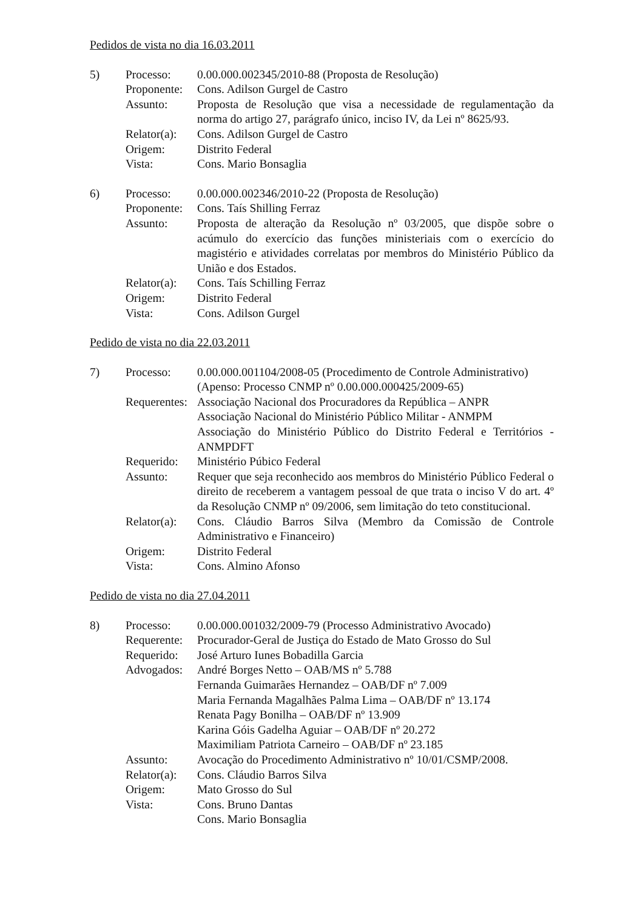Pedidos de vista no dia 16.03.2011
| 5) | Processo: | 0.00.000.002345/2010-88 (Proposta de Resolução) |
| | Proponente: | Cons. Adilson Gurgel de Castro |
| | Assunto: | Proposta de Resolução que visa a necessidade de regulamentação da norma do artigo 27, parágrafo único, inciso IV, da Lei nº 8625/93. |
| | Relator(a): | Cons. Adilson Gurgel de Castro |
| | Origem: | Distrito Federal |
| | Vista: | Cons. Mario Bonsaglia |
| 6) | Processo: | 0.00.000.002346/2010-22 (Proposta de Resolução) |
| | Proponente: | Cons. Taís Shilling Ferraz |
| | Assunto: | Proposta de alteração da Resolução nº 03/2005, que dispõe sobre o acúmulo do exercício das funções ministeriais com o exercício do magistério e atividades correlatas por membros do Ministério Público da União e dos Estados. |
| | Relator(a): | Cons. Taís Schilling Ferraz |
| | Origem: | Distrito Federal |
| | Vista: | Cons. Adilson Gurgel |
Pedido de vista no dia 22.03.2011
| 7) | Processo: | 0.00.000.001104/2008-05 (Procedimento de Controle Administrativo) (Apenso: Processo CNMP nº 0.00.000.000425/2009-65) |
| | Requerentes: | Associação Nacional dos Procuradores da República – ANPR Associação Nacional do Ministério Público Militar - ANMPM Associação do Ministério Público do Distrito Federal e Territórios - ANMPDFT |
| | Requerido: | Ministério Púbico Federal |
| | Assunto: | Requer que seja reconhecido aos membros do Ministério Público Federal o direito de receberem a vantagem pessoal de que trata o inciso V do art. 4º da Resolução CNMP nº 09/2006, sem limitação do teto constitucional. |
| | Relator(a): | Cons. Cláudio Barros Silva (Membro da Comissão de Controle Administrativo e Financeiro) |
| | Origem: | Distrito Federal |
| | Vista: | Cons. Almino Afonso |
Pedido de vista no dia 27.04.2011
| 8) | Processo: | 0.00.000.001032/2009-79 (Processo Administrativo Avocado) |
| | Requerente: | Procurador-Geral de Justiça do Estado de Mato Grosso do Sul |
| | Requerido: | José Arturo Iunes Bobadilla Garcia |
| | Advogados: | André Borges Netto – OAB/MS nº 5.788 Fernanda Guimarães Hernandez – OAB/DF nº 7.009 Maria Fernanda Magalhães Palma Lima – OAB/DF nº 13.174 Renata Pagy Bonilha – OAB/DF nº 13.909 Karina Góis Gadelha Aguiar – OAB/DF nº 20.272 Maximiliam Patriota Carneiro – OAB/DF nº 23.185 |
| | Assunto: | Avocação do Procedimento Administrativo nº 10/01/CSMP/2008. |
| | Relator(a): | Cons. Cláudio Barros Silva |
| | Origem: | Mato Grosso do Sul |
| | Vista: | Cons. Bruno Dantas Cons. Mario Bonsaglia |